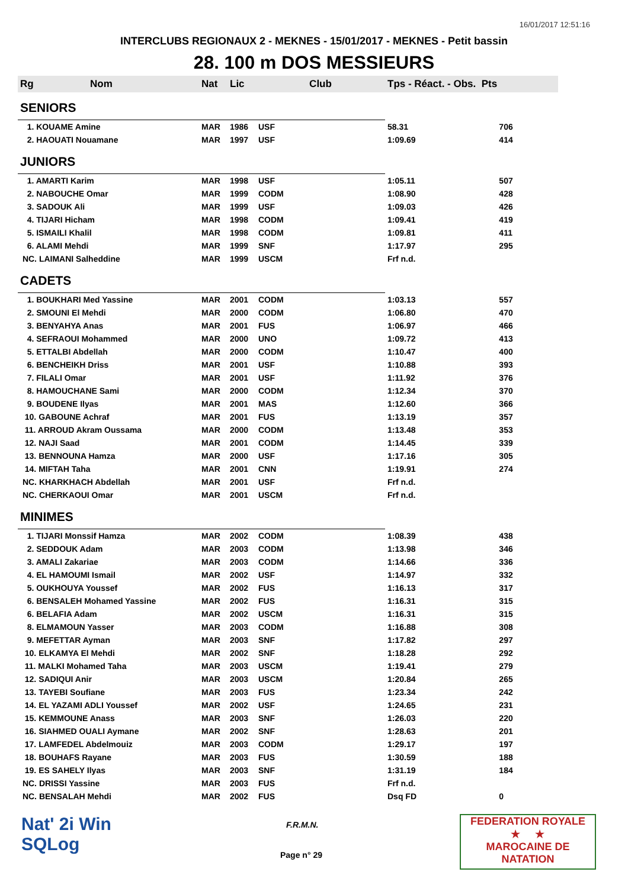16/01/2017 12:51:16
INTERCLUBS REGIONAUX 2 - MEKNES - 15/01/2017 - MEKNES - Petit bassin
28. 100 m DOS MESSIEURS
| Rg | Nom | Nat | Lic | Club | Tps - Réact. - Obs. Pts | |
| --- | --- | --- | --- | --- | --- | --- |
| SENIORS | | | | | | |
| 1. KOUAME Amine | | MAR | 1986 | USF | 58.31 | 706 |
| 2. HAOUATI Nouamane | | MAR | 1997 | USF | 1:09.69 | 414 |
| JUNIORS | | | | | | |
| 1. AMARTI Karim | | MAR | 1998 | USF | 1:05.11 | 507 |
| 2. NABOUCHE Omar | | MAR | 1999 | CODM | 1:08.90 | 428 |
| 3. SADOUK Ali | | MAR | 1999 | USF | 1:09.03 | 426 |
| 4. TIJARI Hicham | | MAR | 1998 | CODM | 1:09.41 | 419 |
| 5. ISMAILI Khalil | | MAR | 1998 | CODM | 1:09.81 | 411 |
| 6. ALAMI Mehdi | | MAR | 1999 | SNF | 1:17.97 | 295 |
| NC. LAIMANI Salheddine | | MAR | 1999 | USCM | Frf n.d. | |
| CADETS | | | | | | |
| 1. BOUKHARI Med Yassine | | MAR | 2001 | CODM | 1:03.13 | 557 |
| 2. SMOUNI El Mehdi | | MAR | 2000 | CODM | 1:06.80 | 470 |
| 3. BENYAHYA Anas | | MAR | 2001 | FUS | 1:06.97 | 466 |
| 4. SEFRAOUI Mohammed | | MAR | 2000 | UNO | 1:09.72 | 413 |
| 5. ETTALBI Abdellah | | MAR | 2000 | CODM | 1:10.47 | 400 |
| 6. BENCHEIKH Driss | | MAR | 2001 | USF | 1:10.88 | 393 |
| 7. FILALI Omar | | MAR | 2001 | USF | 1:11.92 | 376 |
| 8. HAMOUCHANE Sami | | MAR | 2000 | CODM | 1:12.34 | 370 |
| 9. BOUDENE Ilyas | | MAR | 2001 | MAS | 1:12.60 | 366 |
| 10. GABOUNE Achraf | | MAR | 2001 | FUS | 1:13.19 | 357 |
| 11. ARROUD Akram Oussama | | MAR | 2000 | CODM | 1:13.48 | 353 |
| 12. NAJI Saad | | MAR | 2001 | CODM | 1:14.45 | 339 |
| 13. BENNOUNA Hamza | | MAR | 2000 | USF | 1:17.16 | 305 |
| 14. MIFTAH Taha | | MAR | 2001 | CNN | 1:19.91 | 274 |
| NC. KHARKHACH Abdellah | | MAR | 2001 | USF | Frf n.d. | |
| NC. CHERKAOUI Omar | | MAR | 2001 | USCM | Frf n.d. | |
| MINIMES | | | | | | |
| 1. TIJARI Monssif Hamza | | MAR | 2002 | CODM | 1:08.39 | 438 |
| 2. SEDDOUK Adam | | MAR | 2003 | CODM | 1:13.98 | 346 |
| 3. AMALI Zakariae | | MAR | 2003 | CODM | 1:14.66 | 336 |
| 4. EL HAMOUMI Ismail | | MAR | 2002 | USF | 1:14.97 | 332 |
| 5. OUKHOUYA Youssef | | MAR | 2002 | FUS | 1:16.13 | 317 |
| 6. BENSALEH Mohamed Yassine | | MAR | 2002 | FUS | 1:16.31 | 315 |
| 6. BELAFIA Adam | | MAR | 2002 | USCM | 1:16.31 | 315 |
| 8. ELMAMOUN Yasser | | MAR | 2003 | CODM | 1:16.88 | 308 |
| 9. MEFETTAR Ayman | | MAR | 2003 | SNF | 1:17.82 | 297 |
| 10. ELKAMYA El Mehdi | | MAR | 2002 | SNF | 1:18.28 | 292 |
| 11. MALKI Mohamed Taha | | MAR | 2003 | USCM | 1:19.41 | 279 |
| 12. SADIQUI Anir | | MAR | 2003 | USCM | 1:20.84 | 265 |
| 13. TAYEBI Soufiane | | MAR | 2003 | FUS | 1:23.34 | 242 |
| 14. EL YAZAMI ADLI Youssef | | MAR | 2002 | USF | 1:24.65 | 231 |
| 15. KEMMOUNE Anass | | MAR | 2003 | SNF | 1:26.03 | 220 |
| 16. SIAHMED OUALI Aymane | | MAR | 2002 | SNF | 1:28.63 | 201 |
| 17. LAMFEDEL Abdelmouiz | | MAR | 2003 | CODM | 1:29.17 | 197 |
| 18. BOUHAFS Rayane | | MAR | 2003 | FUS | 1:30.59 | 188 |
| 19. ES SAHELY Ilyas | | MAR | 2003 | SNF | 1:31.19 | 184 |
| NC. DRISSI Yassine | | MAR | 2003 | FUS | Frf n.d. | |
| NC. BENSALAH Mehdi | | MAR | 2002 | FUS | Dsq FD | 0 |
Nat' 2i Win
SQLog
F.R.M.N.
Page n° 29
FEDERATION ROYALE
★ ★
MAROCAINE DE NATATION